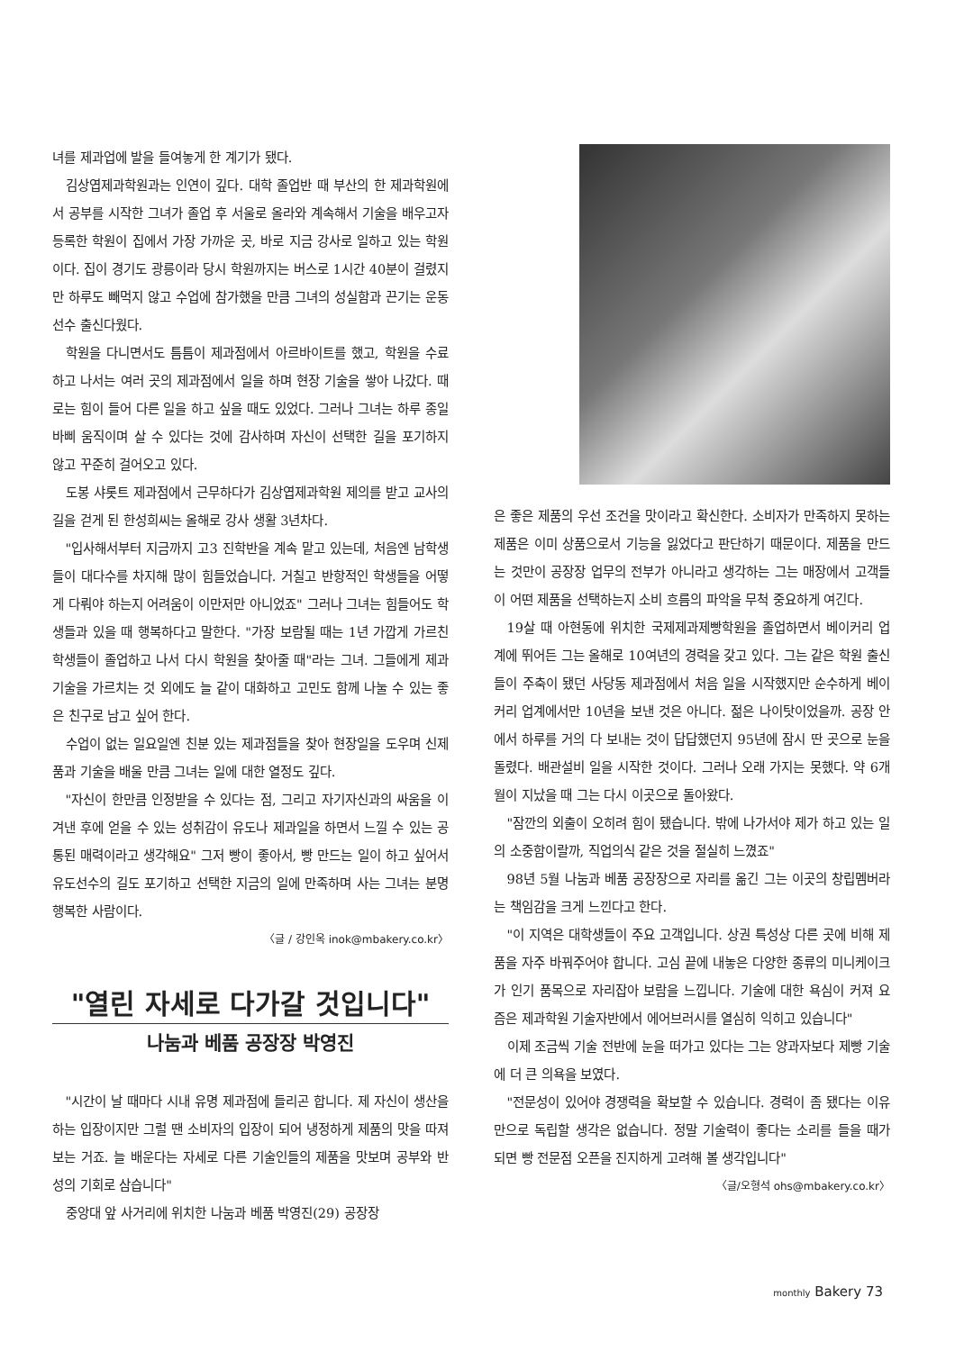녀를 제과업에 발을 들여놓게 한 계기가 됐다.
김상엽제과학원과는 인연이 깊다. 대학 졸업반 때 부산의 한 제과학원에서 공부를 시작한 그녀가 졸업 후 서울로 올라와 계속해서 기술을 배우고자 등록한 학원이 집에서 가장 가까운 곳, 바로 지금 강사로 일하고 있는 학원이다. 집이 경기도 광릉이라 당시 학원까지는 버스로 1시간 40분이 걸렸지만 하루도 빼먹지 않고 수업에 참가했을 만큼 그녀의 성실함과 끈기는 운동선수 출신다웠다.
학원을 다니면서도 틈틈이 제과점에서 아르바이트를 했고, 학원을 수료하고 나서는 여러 곳의 제과점에서 일을 하며 현장 기술을 쌓아 나갔다. 때로는 힘이 들어 다른 일을 하고 싶을 때도 있었다. 그러나 그녀는 하루 종일 바삐 움직이며 살 수 있다는 것에 감사하며 자신이 선택한 길을 포기하지 않고 꾸준히 걸어오고 있다.
도봉 샤롯트 제과점에서 근무하다가 김상엽제과학원 제의를 받고 교사의 길을 걷게 된 한성희씨는 올해로 강사 생활 3년차다.
"입사해서부터 지금까지 고3 진학반을 계속 맡고 있는데, 처음엔 남학생들이 대다수를 차지해 많이 힘들었습니다. 거칠고 반항적인 학생들을 어떻게 다뤄야 하는지 어려움이 이만저만 아니었죠" 그러나 그녀는 힘들어도 학생들과 있을 때 행복하다고 말한다. "가장 보람될 때는 1년 가깝게 가르친 학생들이 졸업하고 나서 다시 학원을 찾아줄 때"라는 그녀. 그들에게 제과기술을 가르치는 것 외에도 늘 같이 대화하고 고민도 함께 나눌 수 있는 좋은 친구로 남고 싶어 한다.
수업이 없는 일요일엔 친분 있는 제과점들을 찾아 현장일을 도우며 신제품과 기술을 배울 만큼 그녀는 일에 대한 열정도 깊다.
"자신이 한만큼 인정받을 수 있다는 점, 그리고 자기자신과의 싸움을 이겨낸 후에 얻을 수 있는 성취감이 유도나 제과일을 하면서 느낄 수 있는 공통된 매력이라고 생각해요" 그저 빵이 좋아서, 빵 만드는 일이 하고 싶어서 유도선수의 길도 포기하고 선택한 지금의 일에 만족하며 사는 그녀는 분명 행복한 사람이다.
〈글 / 강인옥 inok@mbakery.co.kr〉
"열린 자세로 다가갈 것입니다"
나눔과 베품 공장장 박영진
"시간이 날 때마다 시내 유명 제과점에 들리곤 합니다. 제 자신이 생산을 하는 입장이지만 그럴 땐 소비자의 입장이 되어 냉정하게 제품의 맛을 따져보는 거죠. 늘 배운다는 자세로 다른 기술인들의 제품을 맛보며 공부와 반성의 기회로 삼습니다"
중앙대 앞 사거리에 위치한 나눔과 베품 박영진(29) 공장장
은 좋은 제품의 우선 조건을 맛이라고 확신한다. 소비자가 만족하지 못하는 제품은 이미 상품으로서 기능을 잃었다고 판단하기 때문이다. 제품을 만드는 것만이 공장장 업무의 전부가 아니라고 생각하는 그는 매장에서 고객들이 어떤 제품을 선택하는지 소비 흐름의 파악을 무척 중요하게 여긴다.
19살 때 아현동에 위치한 국제제과제빵학원을 졸업하면서 베이커리 업계에 뛰어든 그는 올해로 10여년의 경력을 갖고 있다. 그는 같은 학원 출신들이 주축이 됐던 사당동 제과점에서 처음 일을 시작했지만 순수하게 베이커리 업계에서만 10년을 보낸 것은 아니다. 젊은 나이탓이었을까. 공장 안에서 하루를 거의 다 보내는 것이 답답했던지 95년에 잠시 딴 곳으로 눈을 돌렸다. 배관설비 일을 시작한 것이다. 그러나 오래 가지는 못했다. 약 6개월이 지났을 때 그는 다시 이곳으로 돌아왔다.
"잠깐의 외출이 오히려 힘이 됐습니다. 밖에 나가서야 제가 하고 있는 일의 소중함이랄까, 직업의식 같은 것을 절실히 느꼈죠"
98년 5월 나눔과 베품 공장장으로 자리를 옮긴 그는 이곳의 창립멤버라는 책임감을 크게 느낀다고 한다.
"이 지역은 대학생들이 주요 고객입니다. 상권 특성상 다른 곳에 비해 제품을 자주 바꿔주어야 합니다. 고심 끝에 내놓은 다양한 종류의 미니케이크가 인기 품목으로 자리잡아 보람을 느낍니다. 기술에 대한 욕심이 커져 요즘은 제과학원 기술자반에서 에어브러시를 열심히 익히고 있습니다"
이제 조금씩 기술 전반에 눈을 떠가고 있다는 그는 양과자보다 제빵 기술에 더 큰 의욕을 보였다.
"전문성이 있어야 경쟁력을 확보할 수 있습니다. 경력이 좀 됐다는 이유만으로 독립할 생각은 없습니다. 정말 기술력이 좋다는 소리를 들을 때가 되면 빵 전문점 오픈을 진지하게 고려해 볼 생각입니다" 〈글/오형석 ohs@mbakery.co.kr〉
monthly Bakery 73